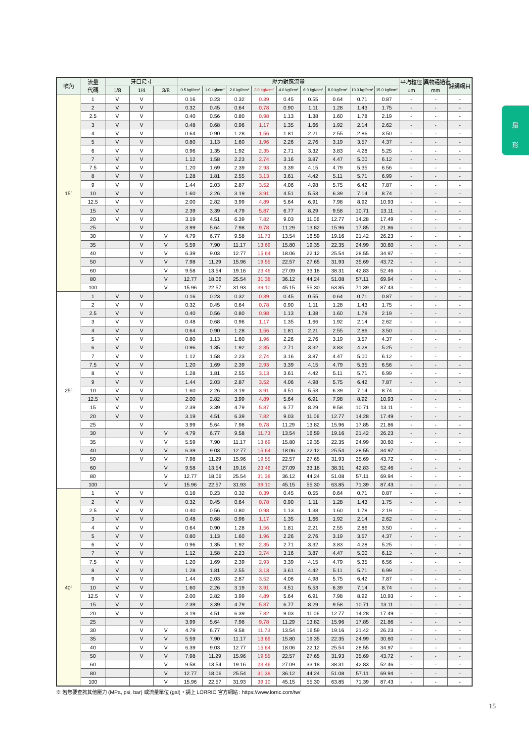扇
形
| 噴角 | 流量 代碼 | 牙口尺寸 | | | 壓力對應流量 | | | | | | | | | 平均粒徑 um | 異物通過徑 mm | 濾網網目 |
| --- | --- | --- | --- | --- | --- | --- | --- | --- | --- | --- | --- | --- | --- | --- | --- | --- |
| | | 1/8 | 1/4 | 3/8 | 0.5 kgf/cm² | 1.0 kgf/cm² | 2.0 kgf/cm² | 3.0 kgf/cm² | 4.0 kgf/cm² | 6.0 kgf/cm² | 8.0 kgf/cm² | 10.0 kgf/cm² | 15.0 kgf/cm² | | | |
| 15° | 1 | V | V | | 0.16 | 0.23 | 0.32 | 0.39 | 0.45 | 0.55 | 0.64 | 0.71 | 0.87 | - | - | - |
| | 2 | V | V | | 0.32 | 0.45 | 0.64 | 0.78 | 0.90 | 1.11 | 1.28 | 1.43 | 1.75 | - | - | - |
| | 2.5 | V | V | | 0.40 | 0.56 | 0.80 | 0.98 | 1.13 | 1.38 | 1.60 | 1.78 | 2.19 | - | - | - |
| | 3 | V | V | | 0.48 | 0.68 | 0.96 | 1.17 | 1.35 | 1.66 | 1.92 | 2.14 | 2.62 | - | - | - |
| | 4 | V | V | | 0.64 | 0.90 | 1.28 | 1.56 | 1.81 | 2.21 | 2.55 | 2.86 | 3.50 | - | - | - |
| | 5 | V | V | | 0.80 | 1.13 | 1.60 | 1.96 | 2.26 | 2.76 | 3.19 | 3.57 | 4.37 | - | - | - |
| | 6 | V | V | | 0.96 | 1.35 | 1.92 | 2.35 | 2.71 | 3.32 | 3.83 | 4.28 | 5.25 | - | - | - |
| | 7 | V | V | | 1.12 | 1.58 | 2.23 | 2.74 | 3.16 | 3.87 | 4.47 | 5.00 | 6.12 | - | - | - |
| | 7.5 | V | V | | 1.20 | 1.69 | 2.39 | 2.93 | 3.39 | 4.15 | 4.79 | 5.35 | 6.56 | - | - | - |
| | 8 | V | V | | 1.28 | 1.81 | 2.55 | 3.13 | 3.61 | 4.42 | 5.11 | 5.71 | 6.99 | - | - | - |
| | 9 | V | V | | 1.44 | 2.03 | 2.87 | 3.52 | 4.06 | 4.98 | 5.75 | 6.42 | 7.87 | - | - | - |
| | 10 | V | V | | 1.60 | 2.26 | 3.19 | 3.91 | 4.51 | 5.53 | 6.39 | 7.14 | 8.74 | - | - | - |
| | 12.5 | V | V | | 2.00 | 2.82 | 3.99 | 4.89 | 5.64 | 6.91 | 7.98 | 8.92 | 10.93 | - | - | - |
| | 15 | V | V | | 2.39 | 3.39 | 4.79 | 5.87 | 6.77 | 8.29 | 9.58 | 10.71 | 13.11 | - | - | - |
| | 20 | V | V | | 3.19 | 4.51 | 6.39 | 7.82 | 9.03 | 11.06 | 12.77 | 14.28 | 17.49 | - | - | - |
| | 25 | | V | | 3.99 | 5.64 | 7.98 | 9.78 | 11.29 | 13.82 | 15.96 | 17.85 | 21.86 | - | - | - |
| | 30 | | V | V | 4.79 | 6.77 | 9.58 | 11.73 | 13.54 | 16.59 | 19.16 | 21.42 | 26.23 | - | - | - |
| | 35 | | V | V | 5.59 | 7.90 | 11.17 | 13.69 | 15.80 | 19.35 | 22.35 | 24.99 | 30.60 | - | - | - |
| | 40 | | V | V | 6.39 | 9.03 | 12.77 | 15.64 | 18.06 | 22.12 | 25.54 | 28.55 | 34.97 | - | - | - |
| | 50 | | V | V | 7.98 | 11.29 | 15.96 | 19.55 | 22.57 | 27.65 | 31.93 | 35.69 | 43.72 | - | - | - |
| | 60 | | | V | 9.58 | 13.54 | 19.16 | 23.46 | 27.09 | 33.18 | 38.31 | 42.83 | 52.46 | - | - | - |
| | 80 | | | V | 12.77 | 18.06 | 25.54 | 31.38 | 36.12 | 44.24 | 51.08 | 57.11 | 69.94 | - | - | - |
| | 100 | | | V | 15.96 | 22.57 | 31.93 | 39.10 | 45.15 | 55.30 | 63.85 | 71.39 | 87.43 | - | - | - |
| 25° | 1 | V | V | | 0.16 | 0.23 | 0.32 | 0.39 | 0.45 | 0.55 | 0.64 | 0.71 | 0.87 | - | - | - |
| | 2 | V | V | | 0.32 | 0.45 | 0.64 | 0.78 | 0.90 | 1.11 | 1.28 | 1.43 | 1.75 | - | - | - |
| | 2.5 | V | V | | 0.40 | 0.56 | 0.80 | 0.98 | 1.13 | 1.38 | 1.60 | 1.78 | 2.19 | - | - | - |
| | 3 | V | V | | 0.48 | 0.68 | 0.96 | 1.17 | 1.35 | 1.66 | 1.92 | 2.14 | 2.62 | - | - | - |
| | 4 | V | V | | 0.64 | 0.90 | 1.28 | 1.56 | 1.81 | 2.21 | 2.55 | 2.86 | 3.50 | - | - | - |
| | 5 | V | V | | 0.80 | 1.13 | 1.60 | 1.96 | 2.26 | 2.76 | 3.19 | 3.57 | 4.37 | - | - | - |
| | 6 | V | V | | 0.96 | 1.35 | 1.92 | 2.35 | 2.71 | 3.32 | 3.83 | 4.28 | 5.25 | - | - | - |
| | 7 | V | V | | 1.12 | 1.58 | 2.23 | 2.74 | 3.16 | 3.87 | 4.47 | 5.00 | 6.12 | - | - | - |
| | 7.5 | V | V | | 1.20 | 1.69 | 2.39 | 2.93 | 3.39 | 4.15 | 4.79 | 5.35 | 6.56 | - | - | - |
| | 8 | V | V | | 1.28 | 1.81 | 2.55 | 3.13 | 3.61 | 4.42 | 5.11 | 5.71 | 6.99 | - | - | - |
| | 9 | V | V | | 1.44 | 2.03 | 2.87 | 3.52 | 4.06 | 4.98 | 5.75 | 6.42 | 7.87 | - | - | - |
| | 10 | V | V | | 1.60 | 2.26 | 3.19 | 3.91 | 4.51 | 5.53 | 6.39 | 7.14 | 8.74 | - | - | - |
| | 12.5 | V | V | | 2.00 | 2.82 | 3.99 | 4.89 | 5.64 | 6.91 | 7.98 | 8.92 | 10.93 | - | - | - |
| | 15 | V | V | | 2.39 | 3.39 | 4.79 | 5.87 | 6.77 | 8.29 | 9.58 | 10.71 | 13.11 | - | - | - |
| | 20 | V | V | | 3.19 | 4.51 | 6.39 | 7.82 | 9.03 | 11.06 | 12.77 | 14.28 | 17.49 | - | - | - |
| | 25 | | V | | 3.99 | 5.64 | 7.98 | 9.78 | 11.29 | 13.82 | 15.96 | 17.85 | 21.86 | - | - | - |
| | 30 | | V | V | 4.79 | 6.77 | 9.58 | 11.73 | 13.54 | 16.59 | 19.16 | 21.42 | 26.23 | - | - | - |
| | 35 | | V | V | 5.59 | 7.90 | 11.17 | 13.69 | 15.80 | 19.35 | 22.35 | 24.99 | 30.60 | - | - | - |
| | 40 | | V | V | 6.39 | 9.03 | 12.77 | 15.64 | 18.06 | 22.12 | 25.54 | 28.55 | 34.97 | - | - | - |
| | 50 | | V | V | 7.98 | 11.29 | 15.96 | 19.55 | 22.57 | 27.65 | 31.93 | 35.69 | 43.72 | - | - | - |
| | 60 | | | V | 9.58 | 13.54 | 19.16 | 23.46 | 27.09 | 33.18 | 38.31 | 42.83 | 52.46 | - | - | - |
| | 80 | | | V | 12.77 | 18.06 | 25.54 | 31.38 | 36.12 | 44.24 | 51.08 | 57.11 | 69.94 | - | - | - |
| | 100 | | | V | 15.96 | 22.57 | 31.93 | 39.10 | 45.15 | 55.30 | 63.85 | 71.39 | 87.43 | - | - | - |
| 40° | 1 | V | V | | 0.16 | 0.23 | 0.32 | 0.39 | 0.45 | 0.55 | 0.64 | 0.71 | 0.87 | - | - | - |
| | 2 | V | V | | 0.32 | 0.45 | 0.64 | 0.78 | 0.90 | 1.11 | 1.28 | 1.43 | 1.75 | - | - | - |
| | 2.5 | V | V | | 0.40 | 0.56 | 0.80 | 0.98 | 1.13 | 1.38 | 1.60 | 1.78 | 2.19 | - | - | - |
| | 3 | V | V | | 0.48 | 0.68 | 0.96 | 1.17 | 1.35 | 1.66 | 1.92 | 2.14 | 2.62 | - | - | - |
| | 4 | V | V | | 0.64 | 0.90 | 1.28 | 1.56 | 1.81 | 2.21 | 2.55 | 2.86 | 3.50 | - | - | - |
| | 5 | V | V | | 0.80 | 1.13 | 1.60 | 1.96 | 2.26 | 2.76 | 3.19 | 3.57 | 4.37 | - | - | - |
| | 6 | V | V | | 0.96 | 1.35 | 1.92 | 2.35 | 2.71 | 3.32 | 3.83 | 4.28 | 5.25 | - | - | - |
| | 7 | V | V | | 1.12 | 1.58 | 2.23 | 2.74 | 3.16 | 3.87 | 4.47 | 5.00 | 6.12 | - | - | - |
| | 7.5 | V | V | | 1.20 | 1.69 | 2.39 | 2.93 | 3.39 | 4.15 | 4.79 | 5.35 | 6.56 | - | - | - |
| | 8 | V | V | | 1.28 | 1.81 | 2.55 | 3.13 | 3.61 | 4.42 | 5.11 | 5.71 | 6.99 | - | - | - |
| | 9 | V | V | | 1.44 | 2.03 | 2.87 | 3.52 | 4.06 | 4.98 | 5.75 | 6.42 | 7.87 | - | - | - |
| | 10 | V | V | | 1.60 | 2.26 | 3.19 | 3.91 | 4.51 | 5.53 | 6.39 | 7.14 | 8.74 | - | - | - |
| | 12.5 | V | V | | 2.00 | 2.82 | 3.99 | 4.89 | 5.64 | 6.91 | 7.98 | 8.92 | 10.93 | - | - | - |
| | 15 | V | V | | 2.39 | 3.39 | 4.79 | 5.87 | 6.77 | 8.29 | 9.58 | 10.71 | 13.11 | - | - | - |
| | 20 | V | V | | 3.19 | 4.51 | 6.39 | 7.82 | 9.03 | 11.06 | 12.77 | 14.28 | 17.49 | - | - | - |
| | 25 | | V | | 3.99 | 5.64 | 7.98 | 9.78 | 11.29 | 13.82 | 15.96 | 17.85 | 21.86 | - | - | - |
| | 30 | | V | V | 4.79 | 6.77 | 9.58 | 11.73 | 13.54 | 16.59 | 19.16 | 21.42 | 26.23 | - | - | - |
| | 35 | | V | V | 5.59 | 7.90 | 11.17 | 13.69 | 15.80 | 19.35 | 22.35 | 24.99 | 30.60 | - | - | - |
| | 40 | | V | V | 6.39 | 9.03 | 12.77 | 15.64 | 18.06 | 22.12 | 25.54 | 28.55 | 34.97 | - | - | - |
| | 50 | | V | V | 7.98 | 11.29 | 15.96 | 19.55 | 22.57 | 27.65 | 31.93 | 35.69 | 43.72 | - | - | - |
| | 60 | | | V | 9.58 | 13.54 | 19.16 | 23.46 | 27.09 | 33.18 | 38.31 | 42.83 | 52.46 | - | - | - |
| | 80 | | | V | 12.77 | 18.06 | 25.54 | 31.38 | 36.12 | 44.24 | 51.08 | 57.11 | 69.94 | - | - | - |
| | 100 | | | V | 15.96 | 22.57 | 31.93 | 39.10 | 45.15 | 55.30 | 63.85 | 71.39 | 87.43 | - | - | - |
※ 若您要查詢其他壓力 (MPa, psi, bar) 或流量單位 (gal)，請上 LORRIC 官方網站 : https://www.lorric.com/tw/
15